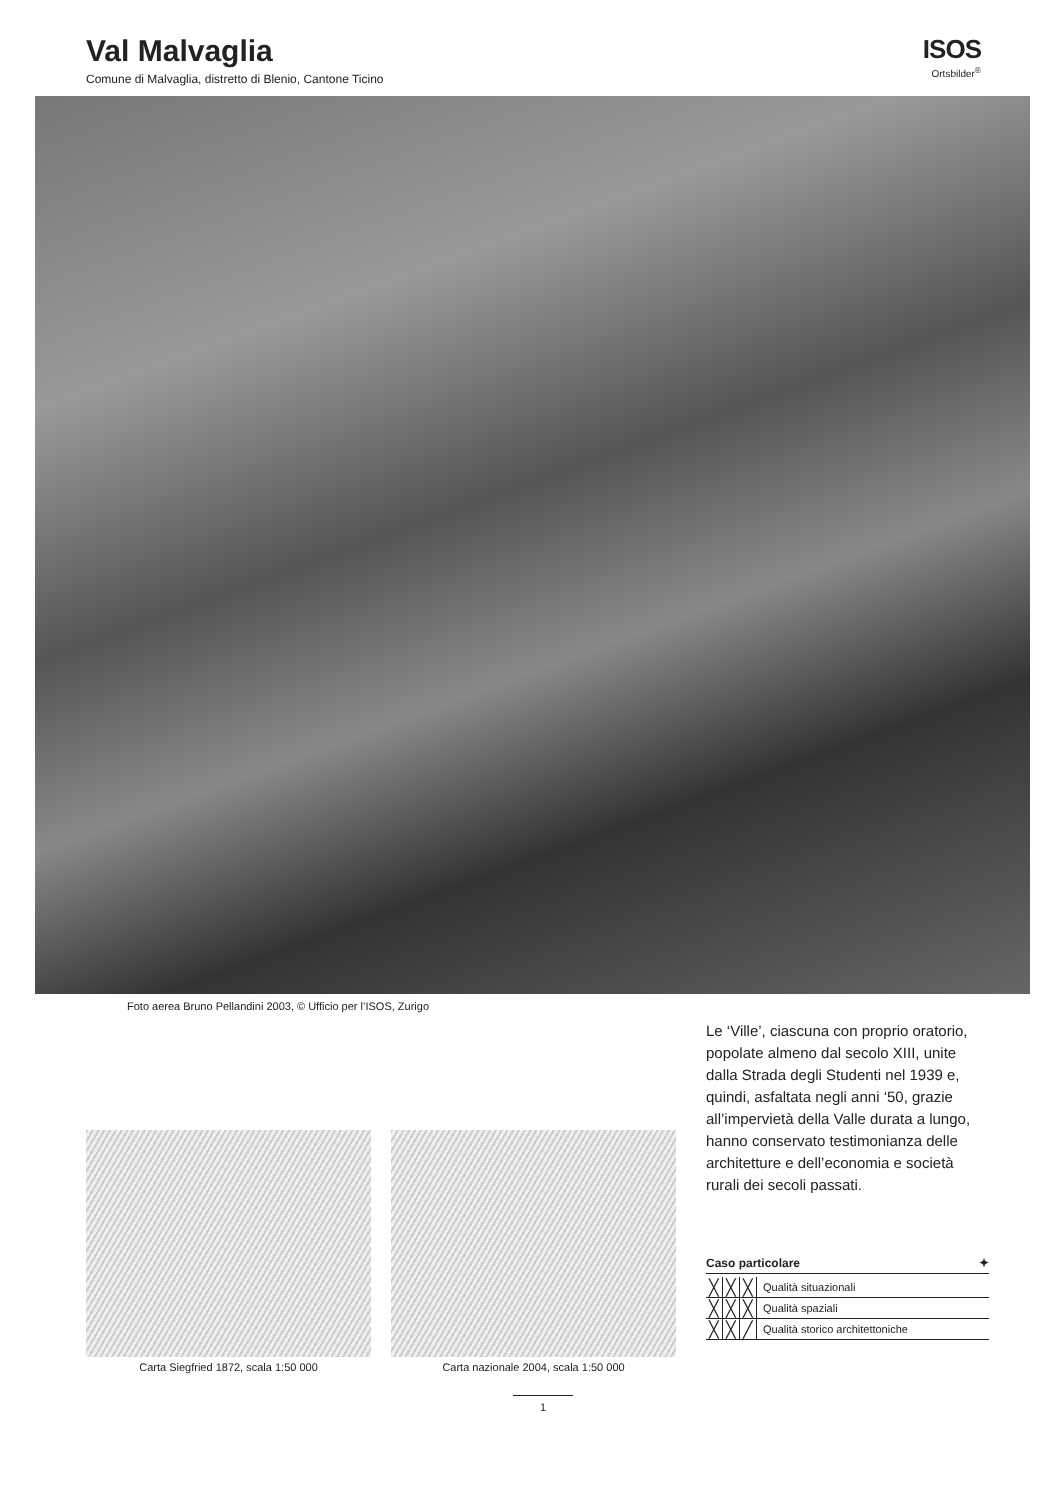Val Malvaglia
Comune di Malvaglia, distretto di Blenio, Cantone Ticino
ISOS
Ortsbilder<sup>®</sup>
Foto aerea Bruno Pellandini 2003, © Ufficio per l’ISOS, Zurigo
Carta Siegfried 1872, scala 1:50 000
Carta nazionale 2004, scala 1:50 000
Le ‘Ville’, ciascuna con proprio oratorio, popolate almeno dal secolo XIII, unite dalla Strada degli Studenti nel 1939 e, quindi, asfaltata negli anni ‘50, grazie all’impervietà della Valle durata a lungo, hanno conservato testimonianza delle architetture e dell’economia e società rurali dei secoli passati.
Caso particolare ✦
| ╳ | ╳ | ╳ | Qualità situazionali |
| ╳ | ╳ | ╳ | Qualità spaziali |
| ╳ | ╳ | ╱ | Qualità storico architettoniche |
1